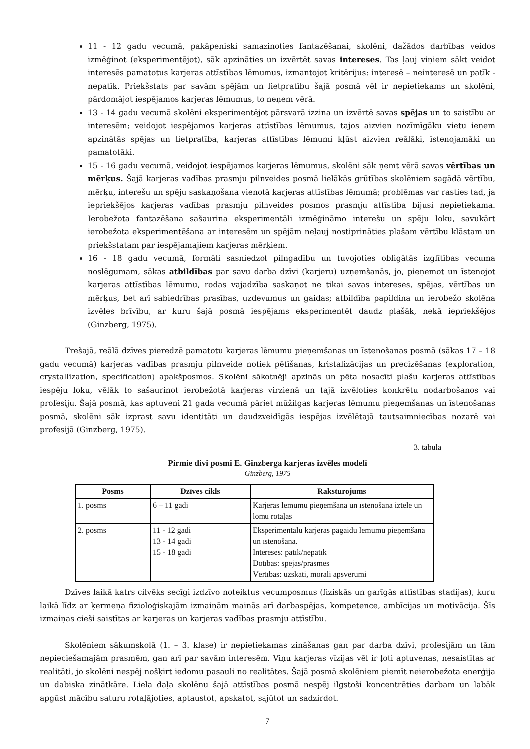11 - 12 gadu vecumā, pakāpeniski samazinoties fantazēšanai, skolēni, dažādos darbības veidos izmēģinot (eksperimentējot), sāk apzināties un izvērtēt savas intereses. Tas ļauj viņiem sākt veidot interesēs pamatotus karjeras attīstības lēmumus, izmantojot kritērijus: interesē – neinteresē un patīk - nepatīk. Priekšstats par savām spējām un lietpratību šajā posmā vēl ir nepietiekams un skolēni, pārdomājot iespējamos karjeras lēmumus, to neņem vērā.
13 - 14 gadu vecumā skolēni eksperimentējot pārsvarā izzina un izvērtē savas spējas un to saistību ar interesēm; veidojot iespējamos karjeras attīstības lēmumus, tajos aizvien nozīmīgāku vietu ieņem apzinātās spējas un lietpratība, karjeras attīstības lēmumi kļūst aizvien reālāki, īstenojamāki un pamatotāki.
15 - 16 gadu vecumā, veidojot iespējamos karjeras lēmumus, skolēni sāk ņemt vērā savas vērtības un mērķus. Šajā karjeras vadības prasmju pilnveides posmā lielākās grūtības skolēniem sagādā vērtību, mērķu, interešu un spēju saskaņošana vienotā karjeras attīstības lēmumā; problēmas var rasties tad, ja iepriekšējos karjeras vadības prasmju pilnveides posmos prasmju attīstība bijusi nepietiekama. Ierobežota fantazēšana sašaurina eksperimentāli izmēģināmo interešu un spēju loku, savukārt ierobežota eksperimentēšana ar interesēm un spējām neļauj nostiprināties plašam vērtību klāstam un priekšstatam par iespējamajiem karjeras mērķiem.
16 - 18 gadu vecumā, formāli sasniedzot pilngadību un tuvojoties obligātās izglītības vecuma noslēgumam, sākas atbildības par savu darba dzīvi (karjeru) uzņemšanās, jo, pieņemot un īstenojot karjeras attīstības lēmumu, rodas vajadzība saskaņot ne tikai savas intereses, spējas, vērtības un mērķus, bet arī sabiedrības prasības, uzdevumus un gaidas; atbildība papildina un ierobežo skolēna izvēles brīvību, ar kuru šajā posmā iespējams eksperimentēt daudz plašāk, nekā iepriekšējos (Ginzberg, 1975).
Trešajā, reālā dzīves pieredzē pamatotu karjeras lēmumu pieņemšanas un īstenošanas posmā (sākas 17 – 18 gadu vecumā) karjeras vadības prasmju pilnveide notiek pētīšanas, kristalizācijas un precizēšanas (exploration, crystallization, specification) apakšposmos. Skolēni sākotnēji apzinās un pēta nosacīti plašu karjeras attīstības iespēju loku, vēlāk to sašaurinot ierobežotā karjeras virzienā un tajā izvēloties konkrētu nodarbošanos vai profesiju. Šajā posmā, kas aptuveni 21 gada vecumā pāriet mūžilgas karjeras lēmumu pieņemšanas un īstenošanas posmā, skolēni sāk izprast savu identitāti un daudzveidīgās iespējas izvēlētajā tautsaimniecības nozarē vai profesijā (Ginzberg, 1975).
3. tabula
Pirmie divi posmi E. Ginzberga karjeras izvēles modelī
Ginzberg, 1975
| Posms | Dzīves cikls | Raksturojums |
| --- | --- | --- |
| 1. posms | 6 – 11 gadi | Karjeras lēmumu pieņemšana un īstenošana iztēlē un lomu rotaļās |
| 2. posms | 11 - 12 gadi 13 - 14 gadi 15 - 18 gadi | Eksperimentālu karjeras pagaidu lēmumu pieņemšana un īstenošana. Intereses: patīk/nepatīk Dotības: spējas/prasmes Vērtības: uzskati, morāli apsvērumi |
Dzīves laikā katrs cilvēks secīgi izdzīvo noteiktus vecumposmus (fiziskās un garīgās attīstības stadijas), kuru laikā līdz ar ķermeņa fizioloģiskajām izmaiņām mainās arī darbaspējas, kompetence, ambīcijas un motivācija. Šīs izmaiņas cieši saistītas ar karjeras un karjeras vadības prasmju attīstību.
Skolēniem sākumskolā (1. – 3. klase) ir nepietiekamas zināšanas gan par darba dzīvi, profesijām un tām nepieciešamajām prasmēm, gan arī par savām interesēm. Viņu karjeras vīzijas vēl ir ļoti aptuvenas, nesaistītas ar realitāti, jo skolēni nespēj nošķirt iedomu pasauli no realitātes. Šajā posmā skolēniem piemīt neierobežota enerģija un dabiska zinātkāre. Liela daļa skolēnu šajā attīstības posmā nespēj ilgstoši koncentrēties darbam un labāk apgūst mācību saturu rotaļājoties, aptaustot, apskatot, sajūtot un sadzirdot.
7